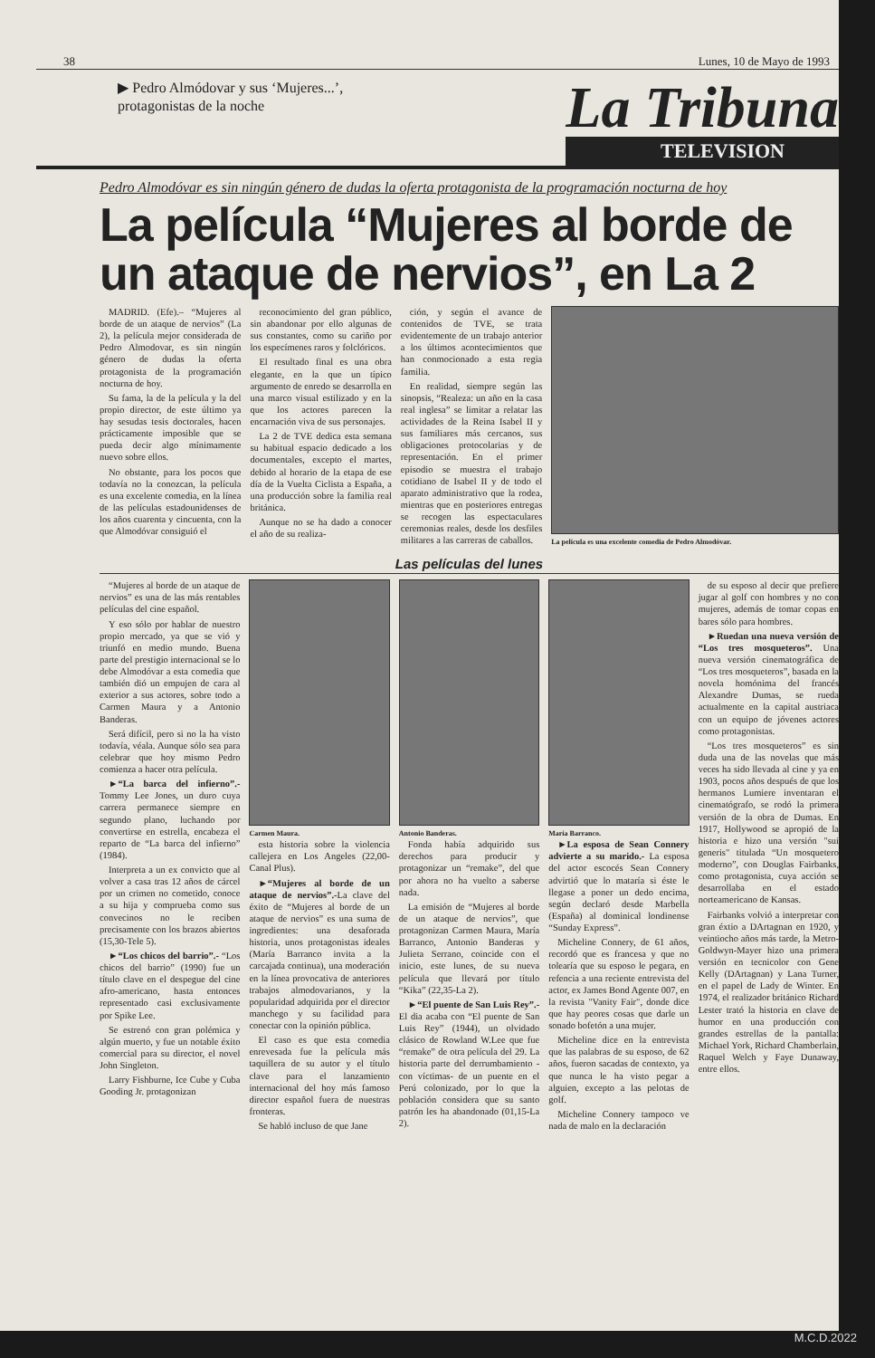38 Lunes, 10 de Mayo de 1993
▶ Pedro Almódovar y sus ‘Mujeres...’, protagonistas de la noche
La Tribuna
TELEVISION
Pedro Almodóvar es sin ningún género de dudas la oferta protagonista de la programación nocturna de hoy
La película “Mujeres al borde de un ataque de nervios”, en La 2
MADRID. (Efe).– “Mujeres al borde de un ataque de nervios” (La 2), la película mejor considerada de Pedro Almodovar, es sin ningún género de dudas la oferta protagonista de la programación nocturna de hoy.
Su fama, la de la película y la del propio director, de este último ya hay sesudas tesis doctorales, hacen prácticamente imposible que se pueda decir algo mínimamente nuevo sobre ellos.
No obstante, para los pocos que todavía no la conozcan, la película es una excelente comedia, en la línea de las películas estadounidenses de los años cuarenta y cincuenta, con la que Almodóvar consiguió el
reconocimiento del gran público, sin abandonar por ello algunas de sus constantes, como su cariño por los especímenes raros y folclóricos.
El resultado final es una obra elegante, en la que un típico argumento de enredo se desarrolla en una marco visual estilizado y en la que los actores parecen la encarnación viva de sus personajes.
La 2 de TVE dedica esta semana su habitual espacio dedicado a los documentales, excepto el martes, debido al horario de la etapa de ese día de la Vuelta Ciclista a España, a una producción sobre la familia real británica.
Aunque no se ha dado a conocer el año de su realiza-
ción, y según el avance de contenidos de TVE, se trata evidentemente de un trabajo anterior a los últimos acontecimientos que han conmocionado a esta regia familia.
En realidad, siempre según las sinopsis, “Realeza: un año en la casa real inglesa” se limitar a relatar las actividades de la Reina Isabel II y sus familiares más cercanos, sus obligaciones protocolarias y de representación. En el primer episodio se muestra el trabajo cotidiano de Isabel II y de todo el aparato administrativo que la rodea, mientras que en posteriores entregas se recogen las espectaculares ceremonias reales, desde los desfiles militares a las carreras de caballos.
La película es una excelente comedia de Pedro Almodóvar.
Las películas del lunes
“Mujeres al borde de un ataque de nervios” es una de las más rentables películas del cine español.
Y eso sólo por hablar de nuestro propio mercado, ya que se vió y triunfó en medio mundo. Buena parte del prestigio internacional se lo debe Almodóvar a esta comedia que también dió un empujen de cara al exterior a sus actores, sobre todo a Carmen Maura y a Antonio Banderas.
Será difícil, pero si no la ha visto todavía, véala. Aunque sólo sea para celebrar que hoy mismo Pedro comienza a hacer otra película.
►“La barca del infierno”.- Tommy Lee Jones, un duro cuya carrera permanece siempre en segundo plano, luchando por convertirse en estrella, encabeza el reparto de “La barca del infierno” (1984).
Interpreta a un ex convicto que al volver a casa tras 12 años de cárcel por un crimen no cometido, conoce a su hija y comprueba como sus convecinos no le reciben precisamente con los brazos abiertos (15,30-Tele 5).
►“Los chicos del barrio”.- “Los chicos del barrio” (1990) fue un título clave en el despegue del cine afro-americano, hasta entonces representado casi exclusivamente por Spike Lee.
Se estrenó con gran polémica y algún muerto, y fue un notable éxito comercial para su director, el novel John Singleton.
Larry Fishburne, Ice Cube y Cuba Gooding Jr. protagonizan
Carmen Maura.
esta historia sobre la violencia callejera en Los Angeles (22,00-Canal Plus).
►“Mujeres al borde de un ataque de nervios”.-La clave del éxito de “Mujeres al borde de un ataque de nervios” es una suma de ingredientes: una desaforada historia, unos protagonistas ideales (María Barranco invita a la carcajada continua), una moderación en la línea provocativa de anteriores trabajos almodovarianos, y la popularidad adquirida por el director manchego y su facilidad para conectar con la opinión pública.
El caso es que esta comedia enrevesada fue la película más taquillera de su autor y el título clave para el lanzamiento internacional del hoy más famoso director español fuera de nuestras fronteras.
Se habló incluso de que Jane
Antonio Banderas.
Fonda había adquirido sus derechos para producir y protagonizar un “remake”, del que por ahora no ha vuelto a saberse nada.
La emisión de “Mujeres al borde de un ataque de nervios”, que protagonizan Carmen Maura, María Barranco, Antonio Banderas y Julieta Serrano, coincide con el inicio, este lunes, de su nueva película que llevará por título “Kika” (22,35-La 2).
►“El puente de San Luis Rey”.- El dia acaba con “El puente de San Luis Rey” (1944), un olvidado clásico de Rowland W.Lee que fue “remake” de otra película del 29. La historia parte del derrumbamiento -con víctimas- de un puente en el Perú colonizado, por lo que la población considera que su santo patrón les ha abandonado (01,15-La 2).
María Barranco.
►La esposa de Sean Connery advierte a su marido.- La esposa del actor escocés Sean Connery advirtió que lo mataría si éste le llegase a poner un dedo encima, según declaró desde Marbella (España) al dominical londinense “Sunday Express”.
Micheline Connery, de 61 años, recordó que es francesa y que no tolearía que su esposo le pegara, en refencia a una reciente entrevista del actor, ex James Bond Agente 007, en la revista "Vanity Fair", donde dice que hay peores cosas que darle un sonado bofetón a una mujer.
Micheline dice en la entrevista que las palabras de su esposo, de 62 años, fueron sacadas de contexto, ya que nunca le ha visto pegar a alguien, excepto a las pelotas de golf.
Micheline Connery tampoco ve nada de malo en la declaración
de su esposo al decir que prefiere jugar al golf con hombres y no con mujeres, además de tomar copas en bares sólo para hombres.
►Ruedan una nueva versión de “Los tres mosqueteros”. Una nueva versión cinematográfica de “Los tres mosqueteros”, basada en la novela homónima del francés Alexandre Dumas, se rueda actualmente en la capital austriaca con un equipo de jóvenes actores como protagonistas.
“Los tres mosqueteros” es sin duda una de las novelas que más veces ha sido llevada al cine y ya en 1903, pocos años después de que los hermanos Lumiere inventaran el cinematógrafo, se rodó la primera versión de la obra de Dumas. En 1917, Hollywood se apropió de la historia e hizo una versión "sui generis" titulada “Un mosquetero moderno”, con Douglas Fairbanks, como protagonista, cuya acción se desarrollaba en el estado norteamericano de Kansas.
Fairbanks volvió a interpretar con gran éxtio a DArtagnan en 1920, y veintiocho años más tarde, la Metro-Goldwyn-Mayer hizo una primera versión en tecnicolor con Gene Kelly (DArtagnan) y Lana Turner, en el papel de Lady de Winter. En 1974, el realizador británico Richard Lester trató la historia en clave de humor en una producción con grandes estrellas de la pantalla: Michael York, Richard Chamberlain, Raquel Welch y Faye Dunaway, entre ellos.
M.C.D.2022